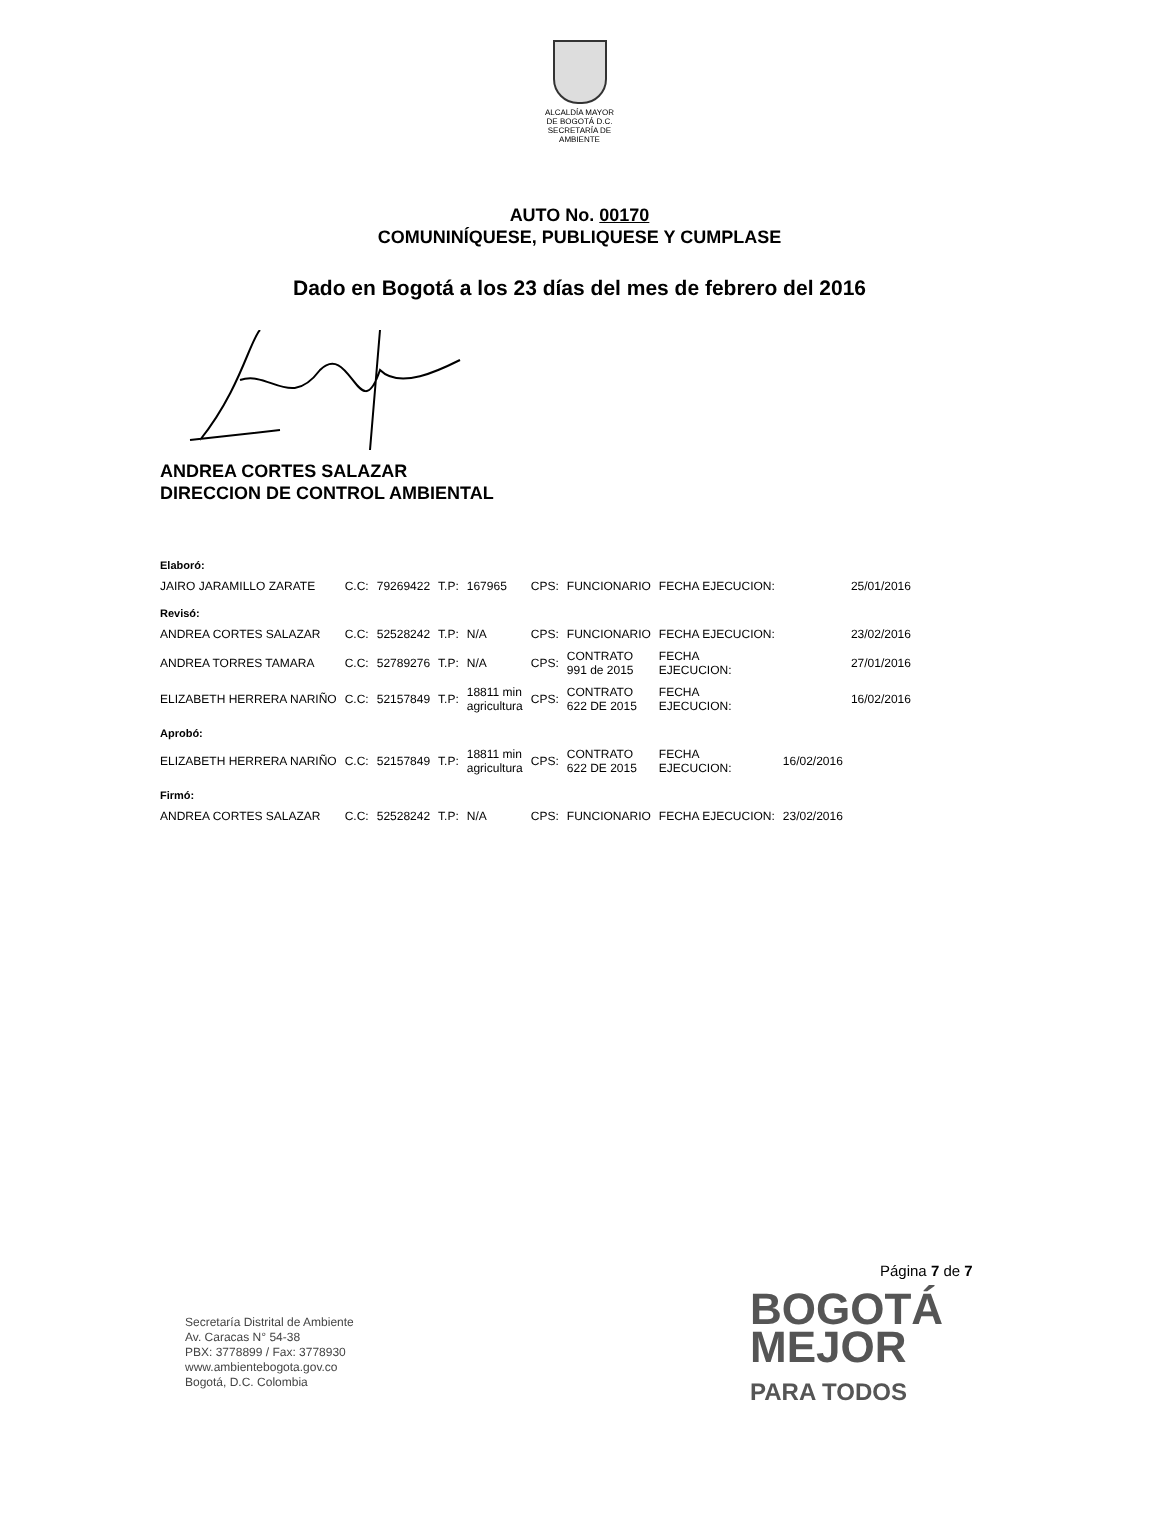ALCALDÍA MAYOR
DE BOGOTÁ D.C.
SECRETARÍA DE AMBIENTE
AUTO No. 00170
COMUNINÍQUESE, PUBLIQUESE Y CUMPLASE
Dado en Bogotá a los 23 días del mes de febrero del 2016
ANDREA CORTES SALAZAR
DIRECCION DE CONTROL AMBIENTAL
| Elaboró: | | | | | | | | | |
| JAIRO JARAMILLO ZARATE | C.C: | 79269422 | T.P: | 167965 | CPS: | FUNCIONARIO | FECHA EJECUCION: | | 25/01/2016 |
| Revisó: | | | | | | | | | |
| ANDREA CORTES SALAZAR | C.C: | 52528242 | T.P: | N/A | CPS: | FUNCIONARIO | FECHA EJECUCION: | | 23/02/2016 |
| ANDREA TORRES TAMARA | C.C: | 52789276 | T.P: | N/A | CPS: | CONTRATO 991 de 2015 | FECHA EJECUCION: | | 27/01/2016 |
| ELIZABETH HERRERA NARIÑO | C.C: | 52157849 | T.P: | 18811 min agricultura | CPS: | CONTRATO 622 DE 2015 | FECHA EJECUCION: | | 16/02/2016 |
| Aprobó: | | | | | | | | | |
| ELIZABETH HERRERA NARIÑO | C.C: | 52157849 | T.P: | 18811 min agricultura | CPS: | CONTRATO 622 DE 2015 | FECHA EJECUCION: | 16/02/2016 | |
| Firmó: | | | | | | | | | |
| ANDREA CORTES SALAZAR | C.C: | 52528242 | T.P: | N/A | CPS: | FUNCIONARIO | FECHA EJECUCION: | 23/02/2016 | |
Página 7 de 7
Secretaría Distrital de Ambiente
Av. Caracas N° 54-38
PBX: 3778899 / Fax: 3778930
www.ambientebogota.gov.co
Bogotá, D.C. Colombia
BOGOTÁ
MEJOR
PARA TODOS